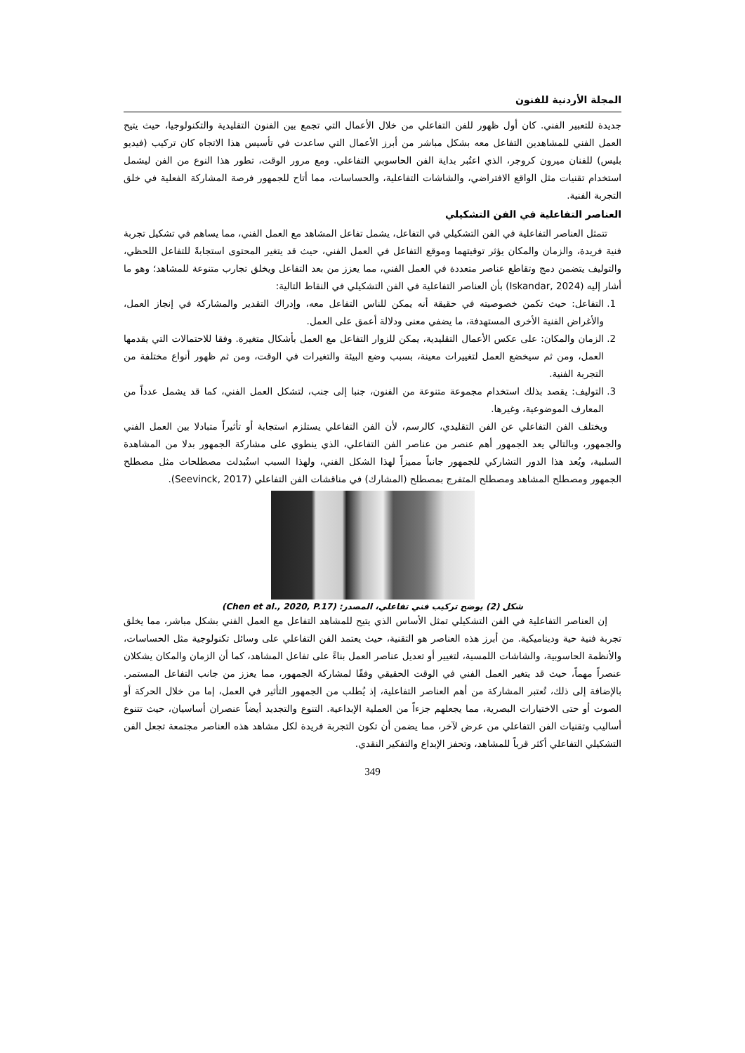المجلة الأردنية للفنون
جديدة للتعبير الفني. كان أول ظهور للفن التفاعلي من خلال الأعمال التي تجمع بين الفنون التقليدية والتكنولوجيا، حيث يتيح العمل الفني للمشاهدين التفاعل معه بشكل مباشر من أبرز الأعمال التي ساعدت في تأسيس هذا الاتجاه كان تركيب (فيديو بليس) للفنان ميرون كروجر، الذي اعتُبر بداية الفن الحاسوبي التفاعلي. ومع مرور الوقت، تطور هذا النوع من الفن ليشمل استخدام تقنيات مثل الواقع الافتراضي، والشاشات التفاعلية، والحساسات، مما أتاح للجمهور فرصة المشاركة الفعلية في خلق التجربة الفنية.
العناصر التفاعلية في الفن التشكيلي
تتمثل العناصر التفاعلية في الفن التشكيلي في التفاعل، يشمل تفاعل المشاهد مع العمل الفني، مما يساهم في تشكيل تجربة فنية فريدة، والزمان والمكان يؤثر توقيتهما وموقع التفاعل في العمل الفني، حيث قد يتغير المحتوى استجابةً للتفاعل اللحظي، والتوليف يتضمن دمج وتقاطع عناصر متعددة في العمل الفني، مما يعزز من بعد التفاعل ويخلق تجارب متنوعة للمشاهد؛ وهو ما أشار إليه (Iskandar, 2024) بأن العناصر التفاعلية في الفن التشكيلي في النقاط التالية:
1. التفاعل: حيث تكمن خصوصيته في حقيقة أنه يمكن للناس التفاعل معه، وإدراك التقدير والمشاركة في إنجاز العمل، والأغراض الفنية الأخرى المستهدفة، ما يضفي معنى ودلالة أعمق على العمل.
2. الزمان والمكان: على عكس الأعمال التقليدية، يمكن للزوار التفاعل مع العمل بأشكال متغيرة. وفقا للاحتمالات التي يقدمها العمل، ومن ثم سيخضع العمل لتغييرات معينة، بسبب وضع البيئة والتغيرات في الوقت، ومن ثم ظهور أنواع مختلفة من التجربة الفنية.
3. التوليف: يقصد بذلك استخدام مجموعة متنوعة من الفنون، جنبا إلى جنب، لتشكل العمل الفني، كما قد يشمل عدداً من المعارف الموضوعية، وغيرها.
ويختلف الفن التفاعلي عن الفن التقليدي، كالرسم، لأن الفن التفاعلي يستلزم استجابة أو تأثيراً متبادلا بين العمل الفني والجمهور، وبالتالي يعد الجمهور أهم عنصر من عناصر الفن التفاعلي، الذي ينطوي على مشاركة الجمهور بدلا من المشاهدة السلبية، ويُعد هذا الدور التشاركي للجمهور جانباً مميزاً لهذا الشكل الفني، ولهذا السبب استُبدلت مصطلحات مثل مصطلح الجمهور ومصطلح المشاهد ومصطلح المتفرج بمصطلح (المشارك) في مناقشات الفن التفاعلي (Seevinck, 2017).
شكل (2) يوضح تركيب فني تفاعلي، المصدر: (Chen et al., 2020, P.17)
إن العناصر التفاعلية في الفن التشكيلي تمثل الأساس الذي يتيح للمشاهد التفاعل مع العمل الفني بشكل مباشر، مما يخلق تجربة فنية حية وديناميكية. من أبرز هذه العناصر هو التقنية، حيث يعتمد الفن التفاعلي على وسائل تكنولوجية مثل الحساسات، والأنظمة الحاسوبية، والشاشات اللمسية، لتغيير أو تعديل عناصر العمل بناءً على تفاعل المشاهد، كما أن الزمان والمكان يشكلان عنصراً مهماً، حيث قد يتغير العمل الفني في الوقت الحقيقي وفقًا لمشاركة الجمهور، مما يعزز من جانب التفاعل المستمر. بالإضافة إلى ذلك، تُعتبر المشاركة من أهم العناصر التفاعلية، إذ يُطلب من الجمهور التأثير في العمل، إما من خلال الحركة أو الصوت أو حتى الاختيارات البصرية، مما يجعلهم جزءاً من العملية الإبداعية. التنوع والتجديد أيضاً عنصران أساسيان، حيث تتنوع أساليب وتقنيات الفن التفاعلي من عرض لآخر، مما يضمن أن تكون التجربة فريدة لكل مشاهد هذه العناصر مجتمعة تجعل الفن التشكيلي التفاعلي أكثر قرباً للمشاهد، وتحفز الإبداع والتفكير النقدي.
349